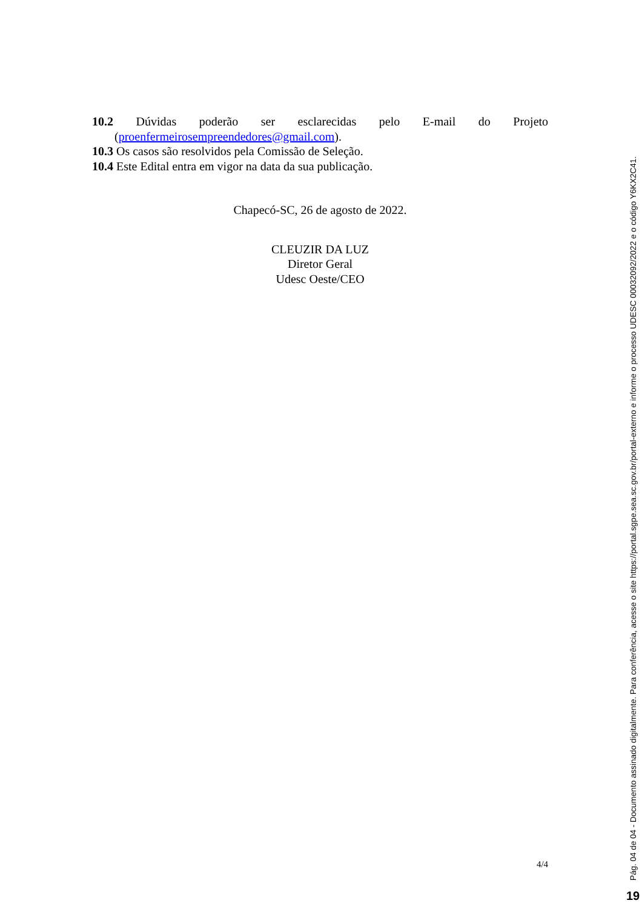10.2 Dúvidas poderão ser esclarecidas pelo E-mail do Projeto
(proenfermeirosempreendedores@gmail.com).
10.3 Os casos são resolvidos pela Comissão de Seleção.
10.4 Este Edital entra em vigor na data da sua publicação.
Chapecó-SC, 26 de agosto de 2022.
CLEUZIR DA LUZ
Diretor Geral
Udesc Oeste/CEO
4/4
Pág. 04 de 04 - Documento assinado digitalmente. Para conferência, acesse o site https://portal.sgpe.sea.sc.gov.br/portal-externo e informe o processo UDESC 00032092/2022 e o código Y6KX2C41.
19